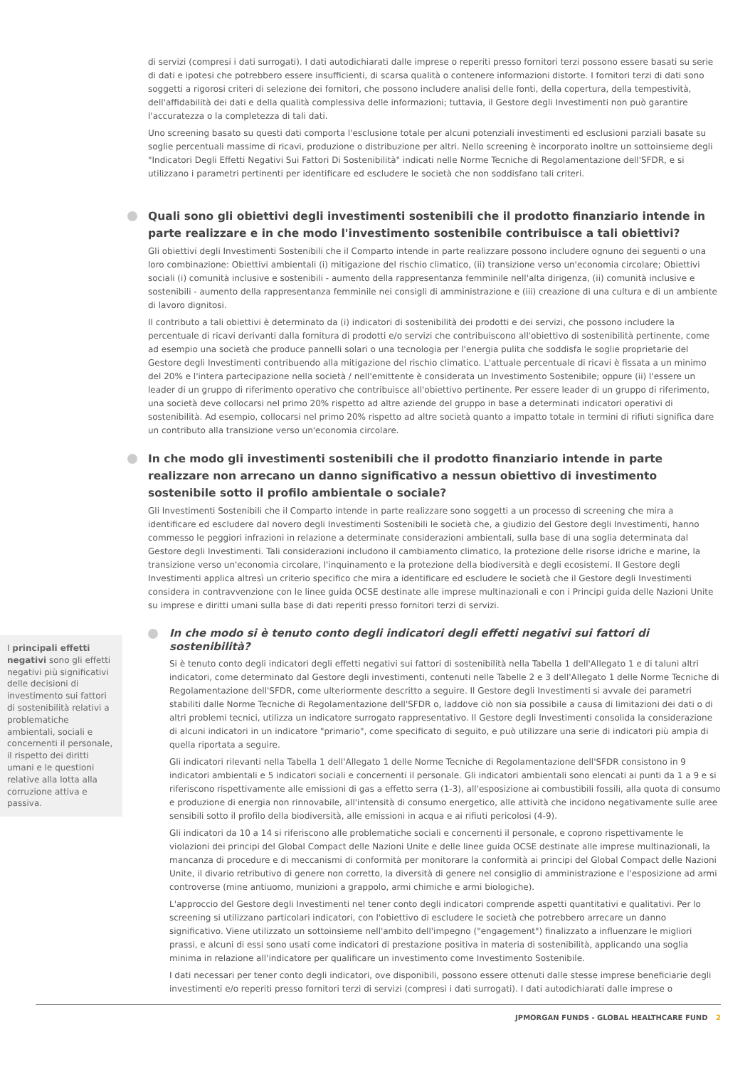di servizi (compresi i dati surrogati). I dati autodichiarati dalle imprese o reperiti presso fornitori terzi possono essere basati su serie di dati e ipotesi che potrebbero essere insufficienti, di scarsa qualità o contenere informazioni distorte. I fornitori terzi di dati sono soggetti a rigorosi criteri di selezione dei fornitori, che possono includere analisi delle fonti, della copertura, della tempestività, dell'affidabilità dei dati e della qualità complessiva delle informazioni; tuttavia, il Gestore degli Investimenti non può garantire l'accuratezza o la completezza di tali dati.
Uno screening basato su questi dati comporta l'esclusione totale per alcuni potenziali investimenti ed esclusioni parziali basate su soglie percentuali massime di ricavi, produzione o distribuzione per altri. Nello screening è incorporato inoltre un sottoinsieme degli "Indicatori Degli Effetti Negativi Sui Fattori Di Sostenibilità" indicati nelle Norme Tecniche di Regolamentazione dell'SFDR, e si utilizzano i parametri pertinenti per identificare ed escludere le società che non soddisfano tali criteri.
Quali sono gli obiettivi degli investimenti sostenibili che il prodotto finanziario intende in parte realizzare e in che modo l'investimento sostenibile contribuisce a tali obiettivi?
Gli obiettivi degli Investimenti Sostenibili che il Comparto intende in parte realizzare possono includere ognuno dei seguenti o una loro combinazione: Obiettivi ambientali (i) mitigazione del rischio climatico, (ii) transizione verso un'economia circolare; Obiettivi sociali (i) comunità inclusive e sostenibili - aumento della rappresentanza femminile nell'alta dirigenza, (ii) comunità inclusive e sostenibili - aumento della rappresentanza femminile nei consigli di amministrazione e (iii) creazione di una cultura e di un ambiente di lavoro dignitosi.
Il contributo a tali obiettivi è determinato da (i) indicatori di sostenibilità dei prodotti e dei servizi, che possono includere la percentuale di ricavi derivanti dalla fornitura di prodotti e/o servizi che contribuiscono all'obiettivo di sostenibilità pertinente, come ad esempio una società che produce pannelli solari o una tecnologia per l'energia pulita che soddisfa le soglie proprietarie del Gestore degli Investimenti contribuendo alla mitigazione del rischio climatico. L'attuale percentuale di ricavi è fissata a un minimo del 20% e l'intera partecipazione nella società / nell'emittente è considerata un Investimento Sostenibile; oppure (ii) l'essere un leader di un gruppo di riferimento operativo che contribuisce all'obiettivo pertinente. Per essere leader di un gruppo di riferimento, una società deve collocarsi nel primo 20% rispetto ad altre aziende del gruppo in base a determinati indicatori operativi di sostenibilità. Ad esempio, collocarsi nel primo 20% rispetto ad altre società quanto a impatto totale in termini di rifiuti significa dare un contributo alla transizione verso un'economia circolare.
In che modo gli investimenti sostenibili che il prodotto finanziario intende in parte realizzare non arrecano un danno significativo a nessun obiettivo di investimento sostenibile sotto il profilo ambientale o sociale?
Gli Investimenti Sostenibili che il Comparto intende in parte realizzare sono soggetti a un processo di screening che mira a identificare ed escludere dal novero degli Investimenti Sostenibili le società che, a giudizio del Gestore degli Investimenti, hanno commesso le peggiori infrazioni in relazione a determinate considerazioni ambientali, sulla base di una soglia determinata dal Gestore degli Investimenti. Tali considerazioni includono il cambiamento climatico, la protezione delle risorse idriche e marine, la transizione verso un'economia circolare, l'inquinamento e la protezione della biodiversità e degli ecosistemi. Il Gestore degli Investimenti applica altresì un criterio specifico che mira a identificare ed escludere le società che il Gestore degli Investimenti considera in contravvenzione con le linee guida OCSE destinate alle imprese multinazionali e con i Principi guida delle Nazioni Unite su imprese e diritti umani sulla base di dati reperiti presso fornitori terzi di servizi.
In che modo si è tenuto conto degli indicatori degli effetti negativi sui fattori di sostenibilità?
Si è tenuto conto degli indicatori degli effetti negativi sui fattori di sostenibilità nella Tabella 1 dell'Allegato 1 e di taluni altri indicatori, come determinato dal Gestore degli investimenti, contenuti nelle Tabelle 2 e 3 dell'Allegato 1 delle Norme Tecniche di Regolamentazione dell'SFDR, come ulteriormente descritto a seguire. Il Gestore degli Investimenti si avvale dei parametri stabiliti dalle Norme Tecniche di Regolamentazione dell'SFDR o, laddove ciò non sia possibile a causa di limitazioni dei dati o di altri problemi tecnici, utilizza un indicatore surrogato rappresentativo. Il Gestore degli Investimenti consolida la considerazione di alcuni indicatori in un indicatore "primario", come specificato di seguito, e può utilizzare una serie di indicatori più ampia di quella riportata a seguire.
Gli indicatori rilevanti nella Tabella 1 dell'Allegato 1 delle Norme Tecniche di Regolamentazione dell'SFDR consistono in 9 indicatori ambientali e 5 indicatori sociali e concernenti il personale. Gli indicatori ambientali sono elencati ai punti da 1 a 9 e si riferiscono rispettivamente alle emissioni di gas a effetto serra (1-3), all'esposizione ai combustibili fossili, alla quota di consumo e produzione di energia non rinnovabile, all'intensità di consumo energetico, alle attività che incidono negativamente sulle aree sensibili sotto il profilo della biodiversità, alle emissioni in acqua e ai rifiuti pericolosi (4-9).
Gli indicatori da 10 a 14 si riferiscono alle problematiche sociali e concernenti il personale, e coprono rispettivamente le violazioni dei principi del Global Compact delle Nazioni Unite e delle linee guida OCSE destinate alle imprese multinazionali, la mancanza di procedure e di meccanismi di conformità per monitorare la conformità ai principi del Global Compact delle Nazioni Unite, il divario retributivo di genere non corretto, la diversità di genere nel consiglio di amministrazione e l'esposizione ad armi controverse (mine antiuomo, munizioni a grappolo, armi chimiche e armi biologiche).
L'approccio del Gestore degli Investimenti nel tener conto degli indicatori comprende aspetti quantitativi e qualitativi. Per lo screening si utilizzano particolari indicatori, con l'obiettivo di escludere le società che potrebbero arrecare un danno significativo. Viene utilizzato un sottoinsieme nell'ambito dell'impegno ("engagement") finalizzato a influenzare le migliori prassi, e alcuni di essi sono usati come indicatori di prestazione positiva in materia di sostenibilità, applicando una soglia minima in relazione all'indicatore per qualificare un investimento come Investimento Sostenibile.
I dati necessari per tener conto degli indicatori, ove disponibili, possono essere ottenuti dalle stesse imprese beneficiarie degli investimenti e/o reperiti presso fornitori terzi di servizi (compresi i dati surrogati). I dati autodichiarati dalle imprese o
I principali effetti negativi sono gli effetti negativi più significativi delle decisioni di investimento sui fattori di sostenibilità relativi a problematiche ambientali, sociali e concernenti il personale, il rispetto dei diritti umani e le questioni relative alla lotta alla corruzione attiva e passiva.
JPMORGAN FUNDS - GLOBAL HEALTHCARE FUND 2